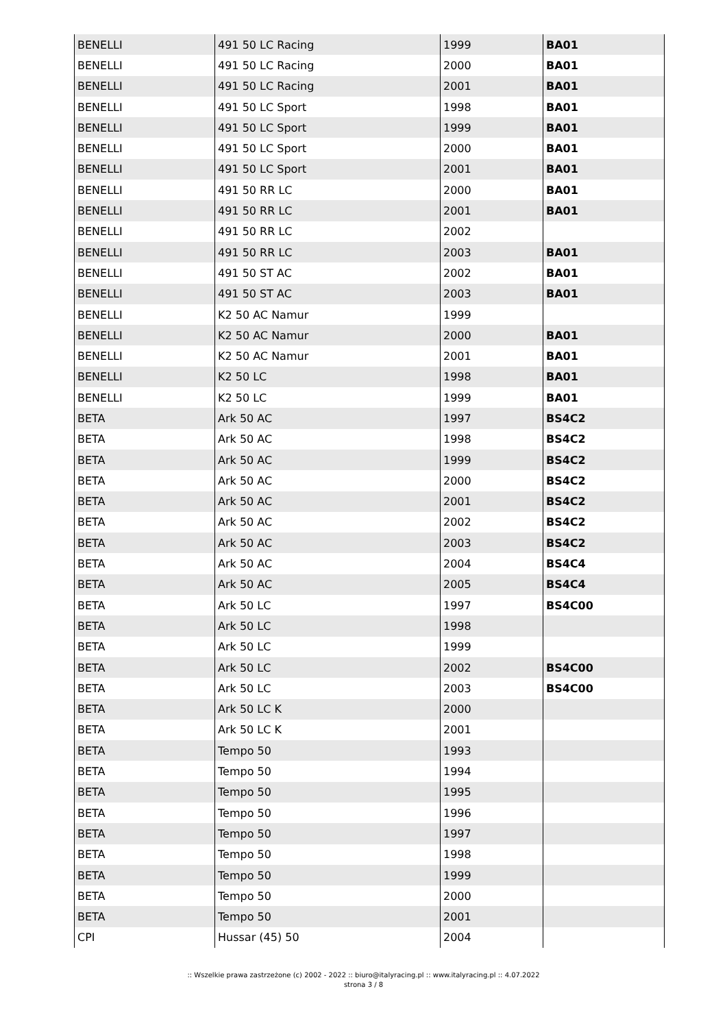| BENELLI | 491 50 LC Racing | 1999 | BA01 |
| BENELLI | 491 50 LC Racing | 2000 | BA01 |
| BENELLI | 491 50 LC Racing | 2001 | BA01 |
| BENELLI | 491 50 LC Sport | 1998 | BA01 |
| BENELLI | 491 50 LC Sport | 1999 | BA01 |
| BENELLI | 491 50 LC Sport | 2000 | BA01 |
| BENELLI | 491 50 LC Sport | 2001 | BA01 |
| BENELLI | 491 50 RR LC | 2000 | BA01 |
| BENELLI | 491 50 RR LC | 2001 | BA01 |
| BENELLI | 491 50 RR LC | 2002 | |
| BENELLI | 491 50 RR LC | 2003 | BA01 |
| BENELLI | 491 50 ST AC | 2002 | BA01 |
| BENELLI | 491 50 ST AC | 2003 | BA01 |
| BENELLI | K2 50 AC Namur | 1999 | |
| BENELLI | K2 50 AC Namur | 2000 | BA01 |
| BENELLI | K2 50 AC Namur | 2001 | BA01 |
| BENELLI | K2 50 LC | 1998 | BA01 |
| BENELLI | K2 50 LC | 1999 | BA01 |
| BETA | Ark 50 AC | 1997 | BS4C2 |
| BETA | Ark 50 AC | 1998 | BS4C2 |
| BETA | Ark 50 AC | 1999 | BS4C2 |
| BETA | Ark 50 AC | 2000 | BS4C2 |
| BETA | Ark 50 AC | 2001 | BS4C2 |
| BETA | Ark 50 AC | 2002 | BS4C2 |
| BETA | Ark 50 AC | 2003 | BS4C2 |
| BETA | Ark 50 AC | 2004 | BS4C4 |
| BETA | Ark 50 AC | 2005 | BS4C4 |
| BETA | Ark 50 LC | 1997 | BS4C00 |
| BETA | Ark 50 LC | 1998 | |
| BETA | Ark 50 LC | 1999 | |
| BETA | Ark 50 LC | 2002 | BS4C00 |
| BETA | Ark 50 LC | 2003 | BS4C00 |
| BETA | Ark 50 LC K | 2000 | |
| BETA | Ark 50 LC K | 2001 | |
| BETA | Tempo 50 | 1993 | |
| BETA | Tempo 50 | 1994 | |
| BETA | Tempo 50 | 1995 | |
| BETA | Tempo 50 | 1996 | |
| BETA | Tempo 50 | 1997 | |
| BETA | Tempo 50 | 1998 | |
| BETA | Tempo 50 | 1999 | |
| BETA | Tempo 50 | 2000 | |
| BETA | Tempo 50 | 2001 | |
| CPI | Hussar (45) 50 | 2004 | |
:: Wszelkie prawa zastrzeżone (c) 2002 - 2022 :: biuro@italyracing.pl :: www.italyracing.pl :: 4.07.2022
strona 3 / 8